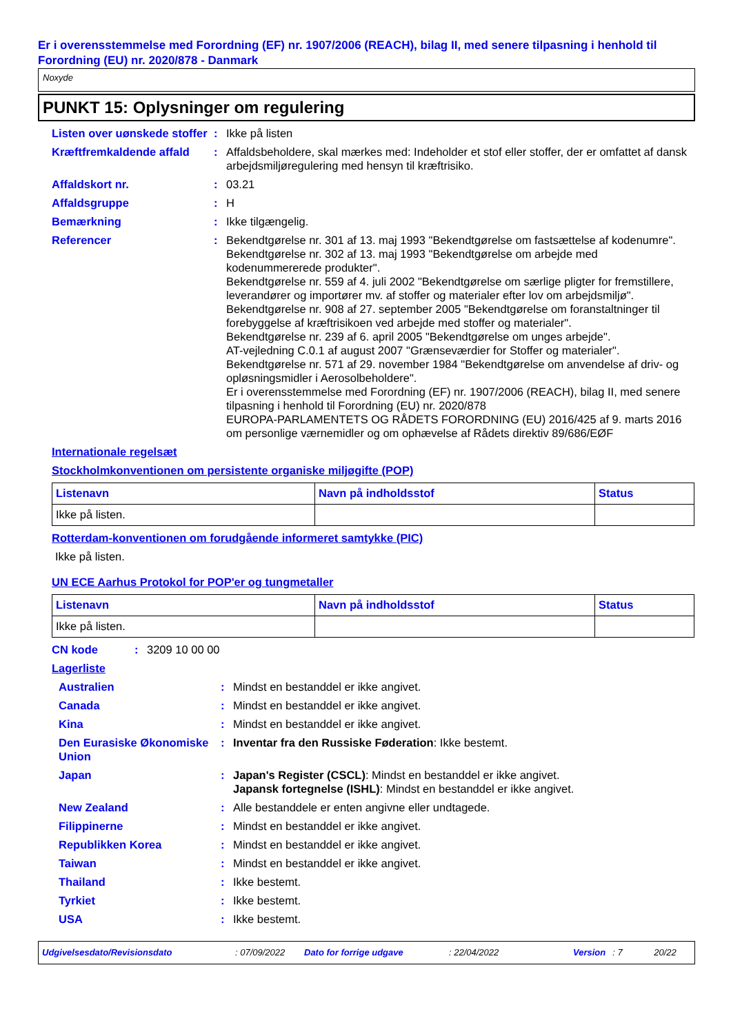Er i overensstemmelse med Forordning (EF) nr. 1907/2006 (REACH), bilag II, med senere tilpasning i henhold til Forordning (EU) nr. 2020/878 - Danmark
Noxyde
PUNKT 15: Oplysninger om regulering
Listen over uønskede stoffer
: Ikke på listen
Kræftfremkaldende affald
: Affaldsbeholdere, skal mærkes med: Indeholder et stof eller stoffer, der er omfattet af dansk arbejdsmiljøregulering med hensyn til kræftrisiko.
Affaldskort nr. : 03.21
Affaldsgruppe : H
Bemærkning : Ikke tilgængelig.
Referencer : Bekendtgørelse nr. 301 af 13. maj 1993 "Bekendtgørelse om fastsættelse af kodenumre".
Bekendtgørelse nr. 302 af 13. maj 1993 "Bekendtgørelse om arbejde med kodenummererede produkter".
Bekendtgørelse nr. 559 af 4. juli 2002 "Bekendtgørelse om særlige pligter for fremstillere, leverandører og importører mv. af stoffer og materialer efter lov om arbejdsmiljø".
Bekendtgørelse nr. 908 af 27. september 2005 "Bekendtgørelse om foranstaltninger til forebyggelse af kræftrisikoen ved arbejde med stoffer og materialer".
Bekendtgørelse nr. 239 af 6. april 2005 "Bekendtgørelse om unges arbejde".
AT-vejledning C.0.1 af august 2007 "Grænseværdier for Stoffer og materialer".
Bekendtgørelse nr. 571 af 29. november 1984 "Bekendtgørelse om anvendelse af driv- og opløsningsmidler i Aerosolbeholdere".
Er i overensstemmelse med Forordning (EF) nr. 1907/2006 (REACH), bilag II, med senere tilpasning i henhold til Forordning (EU) nr. 2020/878
EUROPA-PARLAMENTETS OG RÅDETS FORORDNING (EU) 2016/425 af 9. marts 2016 om personlige værnemidler og om ophævelse af Rådets direktiv 89/686/EØF
Internationale regelsæt
Stockholmkonventionen om persistente organiske miljøgifte (POP)
| Listenavn | Navn på indholdsstof | Status |
| --- | --- | --- |
| Ikke på listen. | | |
Rotterdam-konventionen om forudgående informeret samtykke (PIC)
Ikke på listen.
UN ECE Aarhus Protokol for POP'er og tungmetaller
| Listenavn | Navn på indholdsstof | Status |
| --- | --- | --- |
| Ikke på listen. | | |
CN kode : 3209 10 00 00
Lagerliste
Australien : Mindst en bestanddel er ikke angivet.
Canada : Mindst en bestanddel er ikke angivet.
Kina : Mindst en bestanddel er ikke angivet.
Den Eurasiske Økonomiske Union
: Inventar fra den Russiske Føderation: Ikke bestemt.
Japan : Japan's Register (CSCL): Mindst en bestanddel er ikke angivet.
Japansk fortegnelse (ISHL): Mindst en bestanddel er ikke angivet.
New Zealand : Alle bestanddele er enten angivne eller undtagede.
Filippinerne : Mindst en bestanddel er ikke angivet.
Republikken Korea : Mindst en bestanddel er ikke angivet.
Taiwan : Mindst en bestanddel er ikke angivet.
Thailand : Ikke bestemt.
Tyrkiet : Ikke bestemt.
USA : Ikke bestemt.
Udgivelsesdato/Revisionsdato: 07/09/2022 Dato for forrige udgave: 22/04/2022 Version: 7 20/22